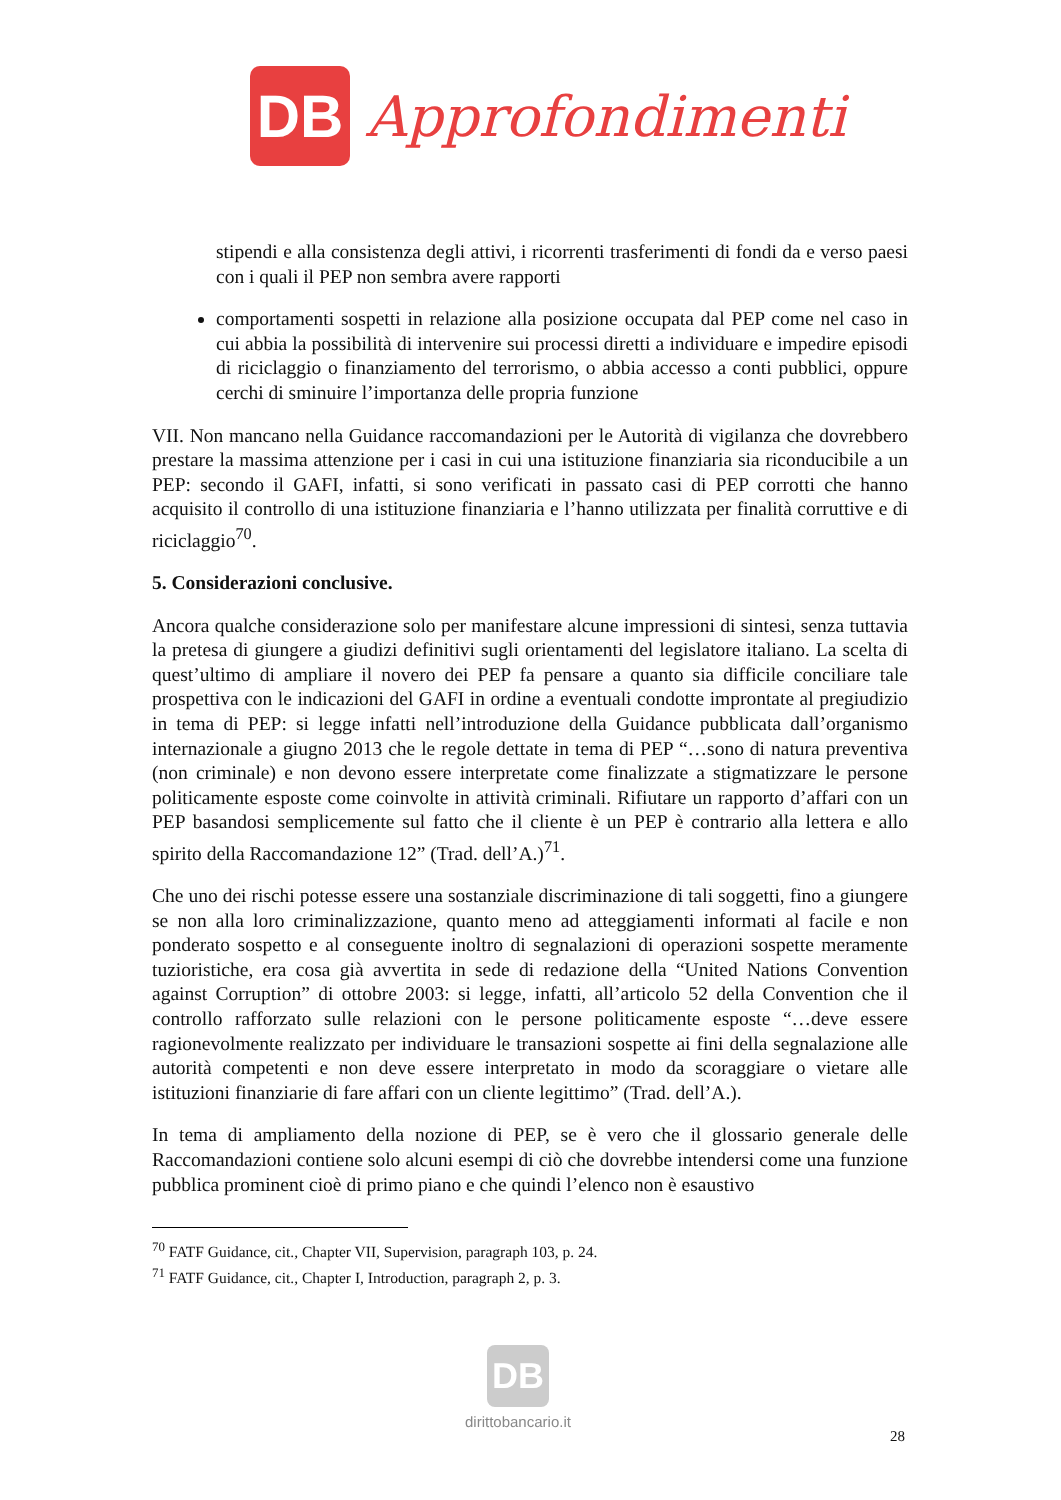DB
Approfondimenti
stipendi e alla consistenza degli attivi, i ricorrenti trasferimenti di fondi da e verso paesi con i quali il PEP non sembra avere rapporti
comportamenti sospetti in relazione alla posizione occupata dal PEP come nel caso in cui abbia la possibilità di intervenire sui processi diretti a individuare e impedire episodi di riciclaggio o finanziamento del terrorismo, o abbia accesso a conti pubblici, oppure cerchi di sminuire l’importanza delle propria funzione
VII. Non mancano nella Guidance raccomandazioni per le Autorità di vigilanza che dovrebbero prestare la massima attenzione per i casi in cui una istituzione finanziaria sia riconducibile a un PEP: secondo il GAFI, infatti, si sono verificati in passato casi di PEP corrotti che hanno acquisito il controllo di una istituzione finanziaria e l’hanno utilizzata per finalità corruttive e di riciclaggio<sup>70</sup>.
5. Considerazioni conclusive.
Ancora qualche considerazione solo per manifestare alcune impressioni di sintesi, senza tuttavia la pretesa di giungere a giudizi definitivi sugli orientamenti del legislatore italiano. La scelta di quest’ultimo di ampliare il novero dei PEP fa pensare a quanto sia difficile conciliare tale prospettiva con le indicazioni del GAFI in ordine a eventuali condotte improntate al pregiudizio in tema di PEP: si legge infatti nell’introduzione della Guidance pubblicata dall’organismo internazionale a giugno 2013 che le regole dettate in tema di PEP “…sono di natura preventiva (non criminale) e non devono essere interpretate come finalizzate a stigmatizzare le persone politicamente esposte come coinvolte in attività criminali. Rifiutare un rapporto d’affari con un PEP basandosi semplicemente sul fatto che il cliente è un PEP è contrario alla lettera e allo spirito della Raccomandazione 12” (Trad. dell’A.)<sup>71</sup>.
Che uno dei rischi potesse essere una sostanziale discriminazione di tali soggetti, fino a giungere se non alla loro criminalizzazione, quanto meno ad atteggiamenti informati al facile e non ponderato sospetto e al conseguente inoltro di segnalazioni di operazioni sospette meramente tuzioristiche, era cosa già avvertita in sede di redazione della “United Nations Convention against Corruption” di ottobre 2003: si legge, infatti, all’articolo 52 della Convention che il controllo rafforzato sulle relazioni con le persone politicamente esposte “…deve essere ragionevolmente realizzato per individuare le transazioni sospette ai fini della segnalazione alle autorità competenti e non deve essere interpretato in modo da scoraggiare o vietare alle istituzioni finanziarie di fare affari con un cliente legittimo” (Trad. dell’A.).
In tema di ampliamento della nozione di PEP, se è vero che il glossario generale delle Raccomandazioni contiene solo alcuni esempi di ciò che dovrebbe intendersi come una funzione pubblica prominent cioè di primo piano e che quindi l’elenco non è esaustivo
<sup>70</sup> FATF Guidance, cit., Chapter VII, Supervision, paragraph 103, p. 24.
<sup>71</sup> FATF Guidance, cit., Chapter I, Introduction, paragraph 2, p. 3.
DB
dirittobancario.it
28